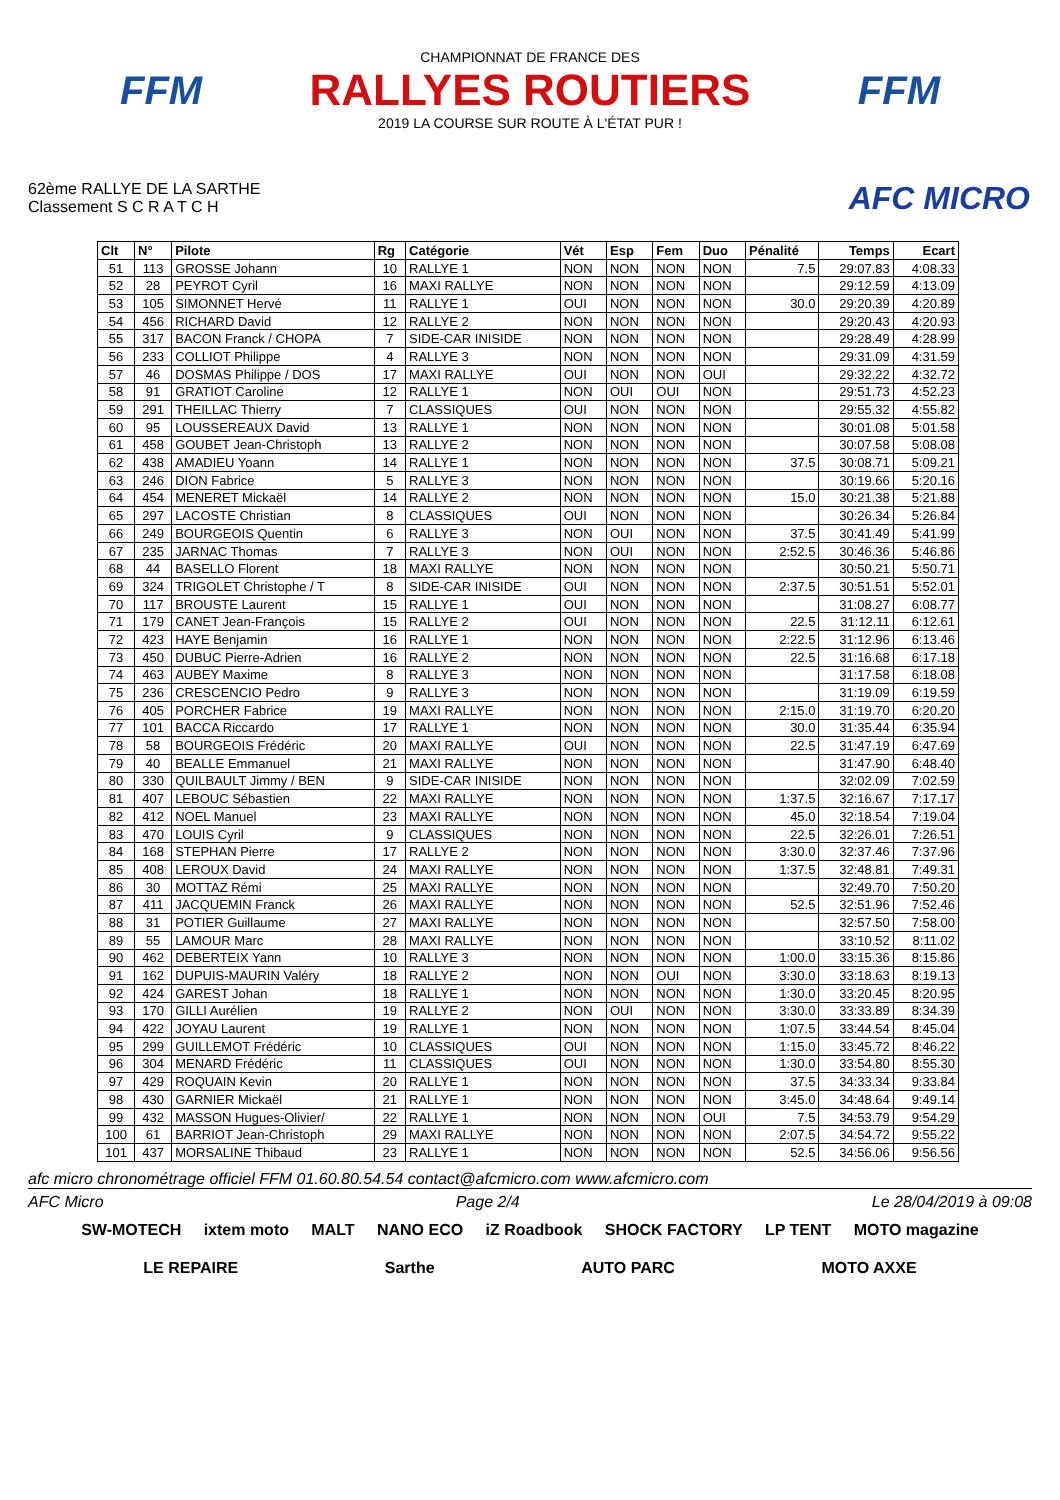FFM
CHAMPIONNAT DE FRANCE DES
RALLYES ROUTIERS
2019 LA COURSE SUR ROUTE À L'ÉTAT PUR !
FFM
62ème RALLYE DE LA SARTHE
Classement S C R A T C H
AFC MICRO
| Clt | N° | Pilote | Rg | Catégorie | Vét | Esp | Fem | Duo | Pénalité | Temps | Ecart |
| --- | --- | --- | --- | --- | --- | --- | --- | --- | --- | --- | --- |
| 51 | 113 | GROSSE Johann | 10 | RALLYE 1 | NON | NON | NON | NON | 7.5 | 29:07.83 | 4:08.33 |
| 52 | 28 | PEYROT Cyril | 16 | MAXI RALLYE | NON | NON | NON | NON | | 29:12.59 | 4:13.09 |
| 53 | 105 | SIMONNET Hervé | 11 | RALLYE 1 | OUI | NON | NON | NON | 30.0 | 29:20.39 | 4:20.89 |
| 54 | 456 | RICHARD David | 12 | RALLYE 2 | NON | NON | NON | NON | | 29:20.43 | 4:20.93 |
| 55 | 317 | BACON Franck / CHOPA | 7 | SIDE-CAR INISIDE | NON | NON | NON | NON | | 29:28.49 | 4:28.99 |
| 56 | 233 | COLLIOT Philippe | 4 | RALLYE 3 | NON | NON | NON | NON | | 29:31.09 | 4:31.59 |
| 57 | 46 | DOSMAS Philippe / DOS | 17 | MAXI RALLYE | OUI | NON | NON | OUI | | 29:32.22 | 4:32.72 |
| 58 | 91 | GRATIOT Caroline | 12 | RALLYE 1 | NON | OUI | OUI | NON | | 29:51.73 | 4:52.23 |
| 59 | 291 | THEILLAC Thierry | 7 | CLASSIQUES | OUI | NON | NON | NON | | 29:55.32 | 4:55.82 |
| 60 | 95 | LOUSSEREAUX David | 13 | RALLYE 1 | NON | NON | NON | NON | | 30:01.08 | 5:01.58 |
| 61 | 458 | GOUBET Jean-Christoph | 13 | RALLYE 2 | NON | NON | NON | NON | | 30:07.58 | 5:08.08 |
| 62 | 438 | AMADIEU Yoann | 14 | RALLYE 1 | NON | NON | NON | NON | 37.5 | 30:08.71 | 5:09.21 |
| 63 | 246 | DION Fabrice | 5 | RALLYE 3 | NON | NON | NON | NON | | 30:19.66 | 5:20.16 |
| 64 | 454 | MENERET Mickaël | 14 | RALLYE 2 | NON | NON | NON | NON | 15.0 | 30:21.38 | 5:21.88 |
| 65 | 297 | LACOSTE Christian | 8 | CLASSIQUES | OUI | NON | NON | NON | | 30:26.34 | 5:26.84 |
| 66 | 249 | BOURGEOIS Quentin | 6 | RALLYE 3 | NON | OUI | NON | NON | 37.5 | 30:41.49 | 5:41.99 |
| 67 | 235 | JARNAC Thomas | 7 | RALLYE 3 | NON | OUI | NON | NON | 2:52.5 | 30:46.36 | 5:46.86 |
| 68 | 44 | BASELLO Florent | 18 | MAXI RALLYE | NON | NON | NON | NON | | 30:50.21 | 5:50.71 |
| 69 | 324 | TRIGOLET Christophe / T | 8 | SIDE-CAR INISIDE | OUI | NON | NON | NON | 2:37.5 | 30:51.51 | 5:52.01 |
| 70 | 117 | BROUSTE Laurent | 15 | RALLYE 1 | OUI | NON | NON | NON | | 31:08.27 | 6:08.77 |
| 71 | 179 | CANET Jean-François | 15 | RALLYE 2 | OUI | NON | NON | NON | 22.5 | 31:12.11 | 6:12.61 |
| 72 | 423 | HAYE Benjamin | 16 | RALLYE 1 | NON | NON | NON | NON | 2:22.5 | 31:12.96 | 6:13.46 |
| 73 | 450 | DUBUC Pierre-Adrien | 16 | RALLYE 2 | NON | NON | NON | NON | 22.5 | 31:16.68 | 6:17.18 |
| 74 | 463 | AUBEY Maxime | 8 | RALLYE 3 | NON | NON | NON | NON | | 31:17.58 | 6:18.08 |
| 75 | 236 | CRESCENCIO Pedro | 9 | RALLYE 3 | NON | NON | NON | NON | | 31:19.09 | 6:19.59 |
| 76 | 405 | PORCHER Fabrice | 19 | MAXI RALLYE | NON | NON | NON | NON | 2:15.0 | 31:19.70 | 6:20.20 |
| 77 | 101 | BACCA Riccardo | 17 | RALLYE 1 | NON | NON | NON | NON | 30.0 | 31:35.44 | 6:35.94 |
| 78 | 58 | BOURGEOIS Frédéric | 20 | MAXI RALLYE | OUI | NON | NON | NON | 22.5 | 31:47.19 | 6:47.69 |
| 79 | 40 | BEALLE Emmanuel | 21 | MAXI RALLYE | NON | NON | NON | NON | | 31:47.90 | 6:48.40 |
| 80 | 330 | QUILBAULT Jimmy / BEN | 9 | SIDE-CAR INISIDE | NON | NON | NON | NON | | 32:02.09 | 7:02.59 |
| 81 | 407 | LEBOUC Sébastien | 22 | MAXI RALLYE | NON | NON | NON | NON | 1:37.5 | 32:16.67 | 7:17.17 |
| 82 | 412 | NOEL Manuel | 23 | MAXI RALLYE | NON | NON | NON | NON | 45.0 | 32:18.54 | 7:19.04 |
| 83 | 470 | LOUIS Cyril | 9 | CLASSIQUES | NON | NON | NON | NON | 22.5 | 32:26.01 | 7:26.51 |
| 84 | 168 | STEPHAN Pierre | 17 | RALLYE 2 | NON | NON | NON | NON | 3:30.0 | 32:37.46 | 7:37.96 |
| 85 | 408 | LEROUX David | 24 | MAXI RALLYE | NON | NON | NON | NON | 1:37.5 | 32:48.81 | 7:49.31 |
| 86 | 30 | MOTTAZ Rémi | 25 | MAXI RALLYE | NON | NON | NON | NON | | 32:49.70 | 7:50.20 |
| 87 | 411 | JACQUEMIN Franck | 26 | MAXI RALLYE | NON | NON | NON | NON | 52.5 | 32:51.96 | 7:52.46 |
| 88 | 31 | POTIER Guillaume | 27 | MAXI RALLYE | NON | NON | NON | NON | | 32:57.50 | 7:58.00 |
| 89 | 55 | LAMOUR Marc | 28 | MAXI RALLYE | NON | NON | NON | NON | | 33:10.52 | 8:11.02 |
| 90 | 462 | DEBERTEIX Yann | 10 | RALLYE 3 | NON | NON | NON | NON | 1:00.0 | 33:15.36 | 8:15.86 |
| 91 | 162 | DUPUIS-MAURIN Valéry | 18 | RALLYE 2 | NON | NON | OUI | NON | 3:30.0 | 33:18.63 | 8:19.13 |
| 92 | 424 | GAREST Johan | 18 | RALLYE 1 | NON | NON | NON | NON | 1:30.0 | 33:20.45 | 8:20.95 |
| 93 | 170 | GILLI Aurélien | 19 | RALLYE 2 | NON | OUI | NON | NON | 3:30.0 | 33:33.89 | 8:34.39 |
| 94 | 422 | JOYAU Laurent | 19 | RALLYE 1 | NON | NON | NON | NON | 1:07.5 | 33:44.54 | 8:45.04 |
| 95 | 299 | GUILLEMOT Frédéric | 10 | CLASSIQUES | OUI | NON | NON | NON | 1:15.0 | 33:45.72 | 8:46.22 |
| 96 | 304 | MENARD Frédéric | 11 | CLASSIQUES | OUI | NON | NON | NON | 1:30.0 | 33:54.80 | 8:55.30 |
| 97 | 429 | ROQUAIN Kevin | 20 | RALLYE 1 | NON | NON | NON | NON | 37.5 | 34:33.34 | 9:33.84 |
| 98 | 430 | GARNIER Mickaël | 21 | RALLYE 1 | NON | NON | NON | NON | 3:45.0 | 34:48.64 | 9:49.14 |
| 99 | 432 | MASSON Hugues-Olivier/ | 22 | RALLYE 1 | NON | NON | NON | OUI | 7.5 | 34:53.79 | 9:54.29 |
| 100 | 61 | BARRIOT Jean-Christoph | 29 | MAXI RALLYE | NON | NON | NON | NON | 2:07.5 | 34:54.72 | 9:55.22 |
| 101 | 437 | MORSALINE Thibaud | 23 | RALLYE 1 | NON | NON | NON | NON | 52.5 | 34:56.06 | 9:56.56 |
afc micro chronométrage officiel FFM 01.60.80.54.54 contact@afcmicro.com www.afcmicro.com
AFC Micro Page 2/4 Le 28/04/2019 à 09:08
SW-MOTECH ixtem moto MALT NANO ECO iZ Roadbook SHOCK FACTORY LP TENT MOTO magazine LE REPAIRE Sarthe AUTO PARC MOTO AXXE